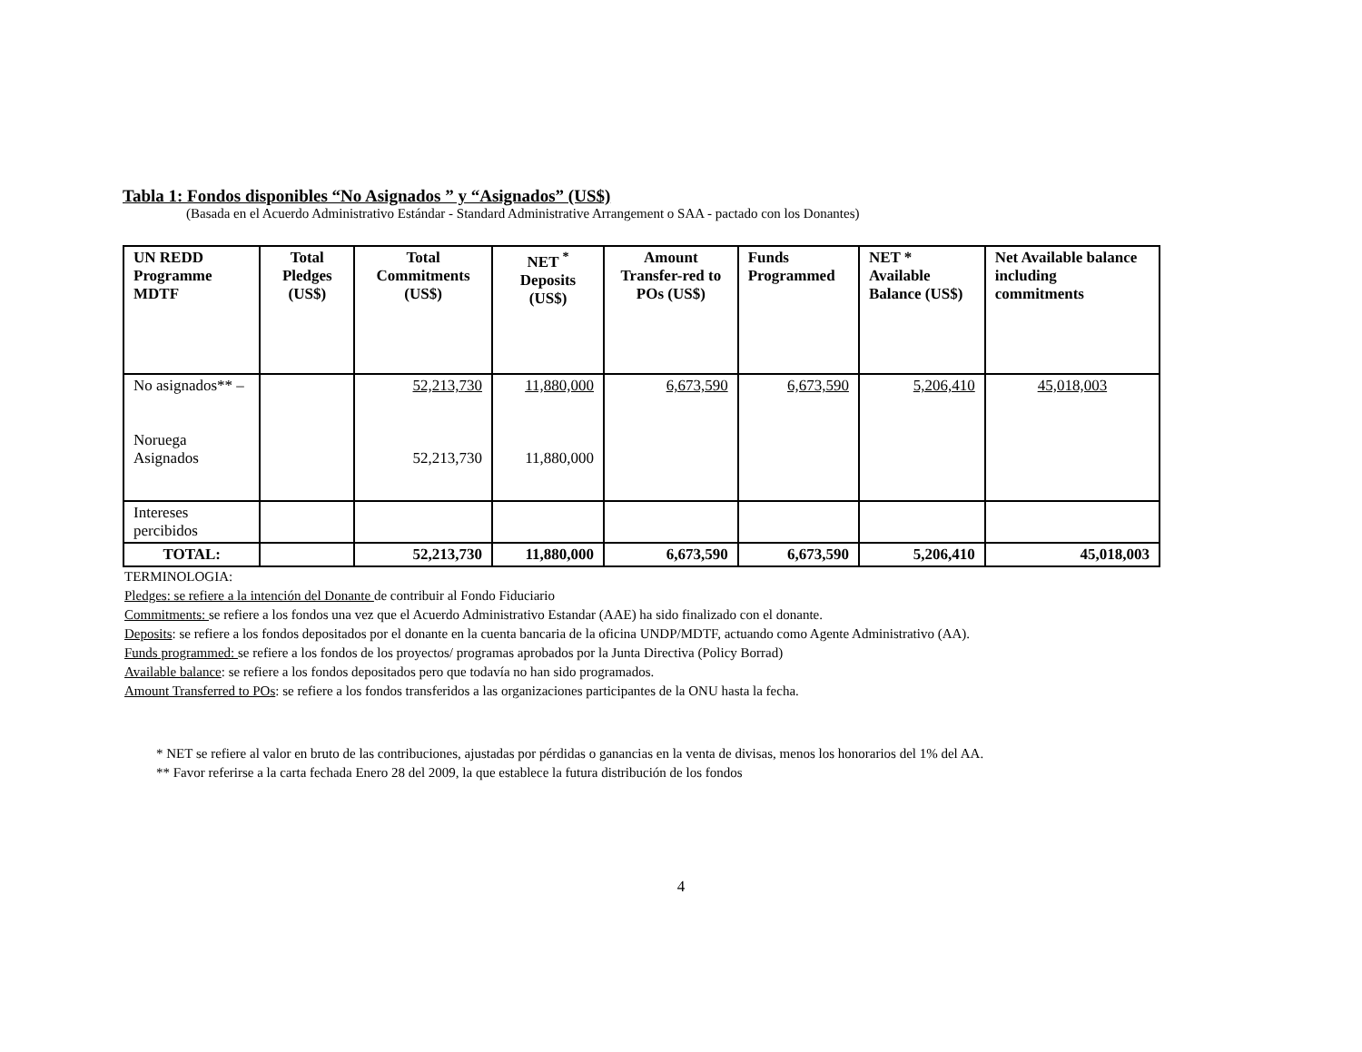Tabla 1: Fondos disponibles “No Asignados ” y “Asignados” (US$)
(Basada en el Acuerdo Administrativo Estándar - Standard Administrative Arrangement o SAA - pactado con los Donantes)
| UN REDD Programme MDTF | Total Pledges (US$) | Total Commitments (US$) | NET <sup>*</sup> Deposits (US$) | Amount Transfer-red to POs (US$) | Funds Programmed | NET * Available Balance (US$) | Net Available balance including commitments |
| --- | --- | --- | --- | --- | --- | --- | --- |
| No asignados** – Noruega Asignados | | 52,213,730 52,213,730 | 11,880,000 11,880,000 | 6,673,590 | 6,673,590 | 5,206,410 | 45,018,003 |
| Intereses percibidos | | | | | | | |
| TOTAL: | | 52,213,730 | 11,880,000 | 6,673,590 | 6,673,590 | 5,206,410 | 45,018,003 |
TERMINOLOGIA:
Pledges: se refiere a la intención del Donante de contribuir al Fondo Fiduciario
Commitments: se refiere a los fondos una vez que el Acuerdo Administrativo Estandar (AAE) ha sido finalizado con el donante.
Deposits: se refiere a los fondos depositados por el donante en la cuenta bancaria de la oficina UNDP/MDTF, actuando como Agente Administrativo (AA).
Funds programmed: se refiere a los fondos de los proyectos/ programas aprobados por la Junta Directiva (Policy Borrad)
Available balance: se refiere a los fondos depositados pero que todavía no han sido programados.
Amount Transferred to POs: se refiere a los fondos transferidos a las organizaciones participantes de la ONU hasta la fecha.
* NET se refiere al valor en bruto de las contribuciones, ajustadas por pérdidas o ganancias en la venta de divisas, menos los honorarios del 1% del AA.
** Favor referirse a la carta fechada Enero 28 del 2009, la que establece la futura distribución de los fondos
4